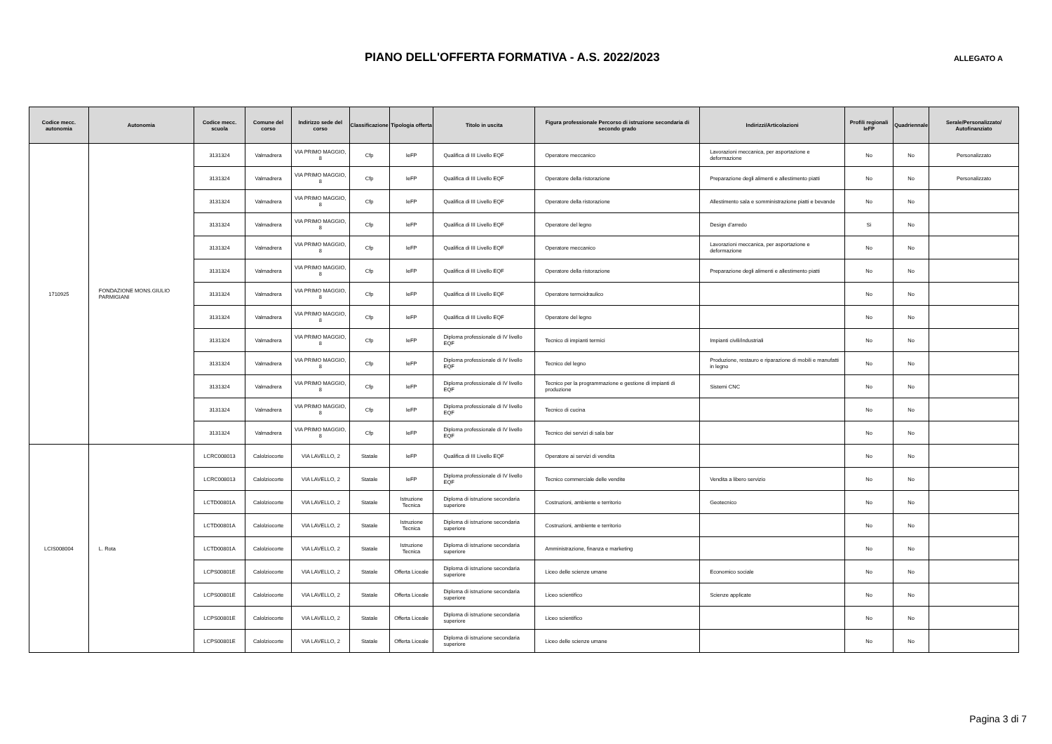PIANO DELL'OFFERTA FORMATIVA - A.S. 2022/2023
ALLEGATO A
| Codice mecc. autonomia | Autonomia | Codice mecc. scuola | Comune del corso | Indirizzo sede del corso | Classificazione | Tipologia offerta | Titolo in uscita | Figura professionale Percorso di istruzione secondaria di secondo grado | Indirizzi/Articolazioni | Profili regionali IeFP | Quadriennale | Serale/Personalizzato/ Autofinanziato |
| --- | --- | --- | --- | --- | --- | --- | --- | --- | --- | --- | --- | --- |
| 1710925 | FONDAZIONE MONS.GIULIO PARMIGIANI | 3131324 | Valmadrera | VIA PRIMO MAGGIO, 8 | Cfp | IeFP | Qualifica di III Livello EQF | Operatore meccanico | Lavorazioni meccanica, per asportazione e deformazione | No | No | Personalizzato |
| | | 3131324 | Valmadrera | VIA PRIMO MAGGIO, 8 | Cfp | IeFP | Qualifica di III Livello EQF | Operatore della ristorazione | Preparazione degli alimenti e allestimento piatti | No | No | Personalizzato |
| | | 3131324 | Valmadrera | VIA PRIMO MAGGIO, 8 | Cfp | IeFP | Qualifica di III Livello EQF | Operatore della ristorazione | Allestimento sala e somministrazione piatti e bevande | No | No | |
| | | 3131324 | Valmadrera | VIA PRIMO MAGGIO, 8 | Cfp | IeFP | Qualifica di III Livello EQF | Operatore del legno | Design d'arredo | Sì | No | |
| | | 3131324 | Valmadrera | VIA PRIMO MAGGIO, 8 | Cfp | IeFP | Qualifica di III Livello EQF | Operatore meccanico | Lavorazioni meccanica, per asportazione e deformazione | No | No | |
| | | 3131324 | Valmadrera | VIA PRIMO MAGGIO, 8 | Cfp | IeFP | Qualifica di III Livello EQF | Operatore della ristorazione | Preparazione degli alimenti e allestimento piatti | No | No | |
| | | 3131324 | Valmadrera | VIA PRIMO MAGGIO, 8 | Cfp | IeFP | Qualifica di III Livello EQF | Operatore termoidraulico | | No | No | |
| | | 3131324 | Valmadrera | VIA PRIMO MAGGIO, 8 | Cfp | IeFP | Qualifica di III Livello EQF | Operatore del legno | | No | No | |
| | | 3131324 | Valmadrera | VIA PRIMO MAGGIO, 8 | Cfp | IeFP | Diploma professionale di IV livello EQF | Tecnico di impianti termici | Impianti civili/industriali | No | No | |
| | | 3131324 | Valmadrera | VIA PRIMO MAGGIO, 8 | Cfp | IeFP | Diploma professionale di IV livello EQF | Tecnico del legno | Produzione, restauro e riparazione di mobili e manufatti in legno | No | No | |
| | | 3131324 | Valmadrera | VIA PRIMO MAGGIO, 8 | Cfp | IeFP | Diploma professionale di IV livello EQF | Tecnico per la programmazione e gestione di impianti di produzione | Sistemi CNC | No | No | |
| | | 3131324 | Valmadrera | VIA PRIMO MAGGIO, 8 | Cfp | IeFP | Diploma professionale di IV livello EQF | Tecnico di cucina | | No | No | |
| | | 3131324 | Valmadrera | VIA PRIMO MAGGIO, 8 | Cfp | IeFP | Diploma professionale di IV livello EQF | Tecnico dei servizi di sala bar | | No | No | |
| LCIS008004 | L. Rota | LCRC008013 | Calolziocorte | VIA LAVELLO, 2 | Statale | IeFP | Qualifica di III Livello EQF | Operatore ai servizi di vendita | | No | No | |
| | | LCRC008013 | Calolziocorte | VIA LAVELLO, 2 | Statale | IeFP | Diploma professionale di IV livello EQF | Tecnico commerciale delle vendite | Vendita a libero servizio | No | No | |
| | | LCTD00801A | Calolziocorte | VIA LAVELLO, 2 | Statale | Istruzione Tecnica | Diploma di istruzione secondaria superiore | Costruzioni, ambiente e territorio | Geotecnico | No | No | |
| | | LCTD00801A | Calolziocorte | VIA LAVELLO, 2 | Statale | Istruzione Tecnica | Diploma di istruzione secondaria superiore | Costruzioni, ambiente e territorio | | No | No | |
| | | LCTD00801A | Calolziocorte | VIA LAVELLO, 2 | Statale | Istruzione Tecnica | Diploma di istruzione secondaria superiore | Amministrazione, finanza e marketing | | No | No | |
| | | LCPS00801E | Calolziocorte | VIA LAVELLO, 2 | Statale | Offerta Liceale | Diploma di istruzione secondaria superiore | Liceo delle scienze umane | Economico sociale | No | No | |
| | | LCPS00801E | Calolziocorte | VIA LAVELLO, 2 | Statale | Offerta Liceale | Diploma di istruzione secondaria superiore | Liceo scientifico | Scienze applicate | No | No | |
| | | LCPS00801E | Calolziocorte | VIA LAVELLO, 2 | Statale | Offerta Liceale | Diploma di istruzione secondaria superiore | Liceo scientifico | | No | No | |
| | | LCPS00801E | Calolziocorte | VIA LAVELLO, 2 | Statale | Offerta Liceale | Diploma di istruzione secondaria superiore | Liceo delle scienze umane | | No | No | |
Pagina 3 di 7